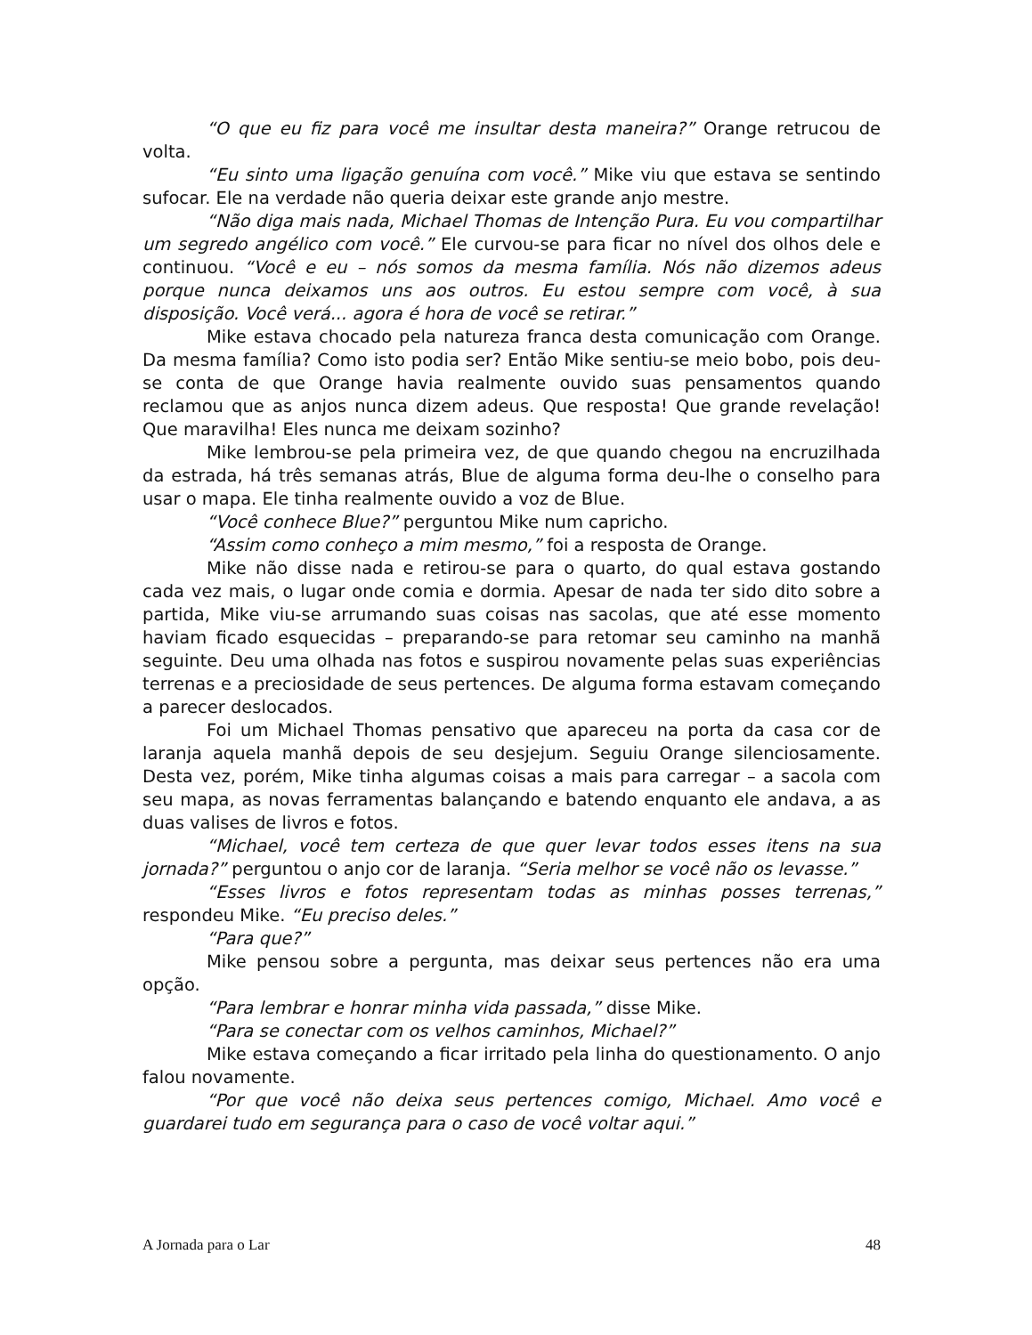“O que eu fiz para você me insultar desta maneira?” Orange retrucou de volta.
“Eu sinto uma ligação genuína com você.” Mike viu que estava se sentindo sufocar. Ele na verdade não queria deixar este grande anjo mestre.
“Não diga mais nada, Michael Thomas de Intenção Pura. Eu vou compartilhar um segredo angélico com você.” Ele curvou-se para ficar no nível dos olhos dele e continuou. “Você e eu – nós somos da mesma família. Nós não dizemos adeus porque nunca deixamos uns aos outros. Eu estou sempre com você, à sua disposição. Você verá... agora é hora de você se retirar.”
Mike estava chocado pela natureza franca desta comunicação com Orange. Da mesma família? Como isto podia ser? Então Mike sentiu-se meio bobo, pois deu-se conta de que Orange havia realmente ouvido suas pensamentos quando reclamou que as anjos nunca dizem adeus. Que resposta! Que grande revelação! Que maravilha! Eles nunca me deixam sozinho?
Mike lembrou-se pela primeira vez, de que quando chegou na encruzilhada da estrada, há três semanas atrás, Blue de alguma forma deu-lhe o conselho para usar o mapa. Ele tinha realmente ouvido a voz de Blue.
“Você conhece Blue?” perguntou Mike num capricho.
“Assim como conheço a mim mesmo,” foi a resposta de Orange.
Mike não disse nada e retirou-se para o quarto, do qual estava gostando cada vez mais, o lugar onde comia e dormia. Apesar de nada ter sido dito sobre a partida, Mike viu-se arrumando suas coisas nas sacolas, que até esse momento haviam ficado esquecidas – preparando-se para retomar seu caminho na manhã seguinte. Deu uma olhada nas fotos e suspirou novamente pelas suas experiências terrenas e a preciosidade de seus pertences. De alguma forma estavam começando a parecer deslocados.
Foi um Michael Thomas pensativo que apareceu na porta da casa cor de laranja aquela manhã depois de seu desjejum. Seguiu Orange silenciosamente. Desta vez, porém, Mike tinha algumas coisas a mais para carregar – a sacola com seu mapa, as novas ferramentas balançando e batendo enquanto ele andava, a as duas valises de livros e fotos.
“Michael, você tem certeza de que quer levar todos esses itens na sua jornada?” perguntou o anjo cor de laranja. “Seria melhor se você não os levasse.”
“Esses livros e fotos representam todas as minhas posses terrenas,” respondeu Mike. “Eu preciso deles.”
“Para que?”
Mike pensou sobre a pergunta, mas deixar seus pertences não era uma opção.
“Para lembrar e honrar minha vida passada,” disse Mike.
“Para se conectar com os velhos caminhos, Michael?”
Mike estava começando a ficar irritado pela linha do questionamento. O anjo falou novamente.
“Por que você não deixa seus pertences comigo, Michael. Amo você e guardarei tudo em segurança para o caso de você voltar aqui.”
A Jornada para o Lar 48